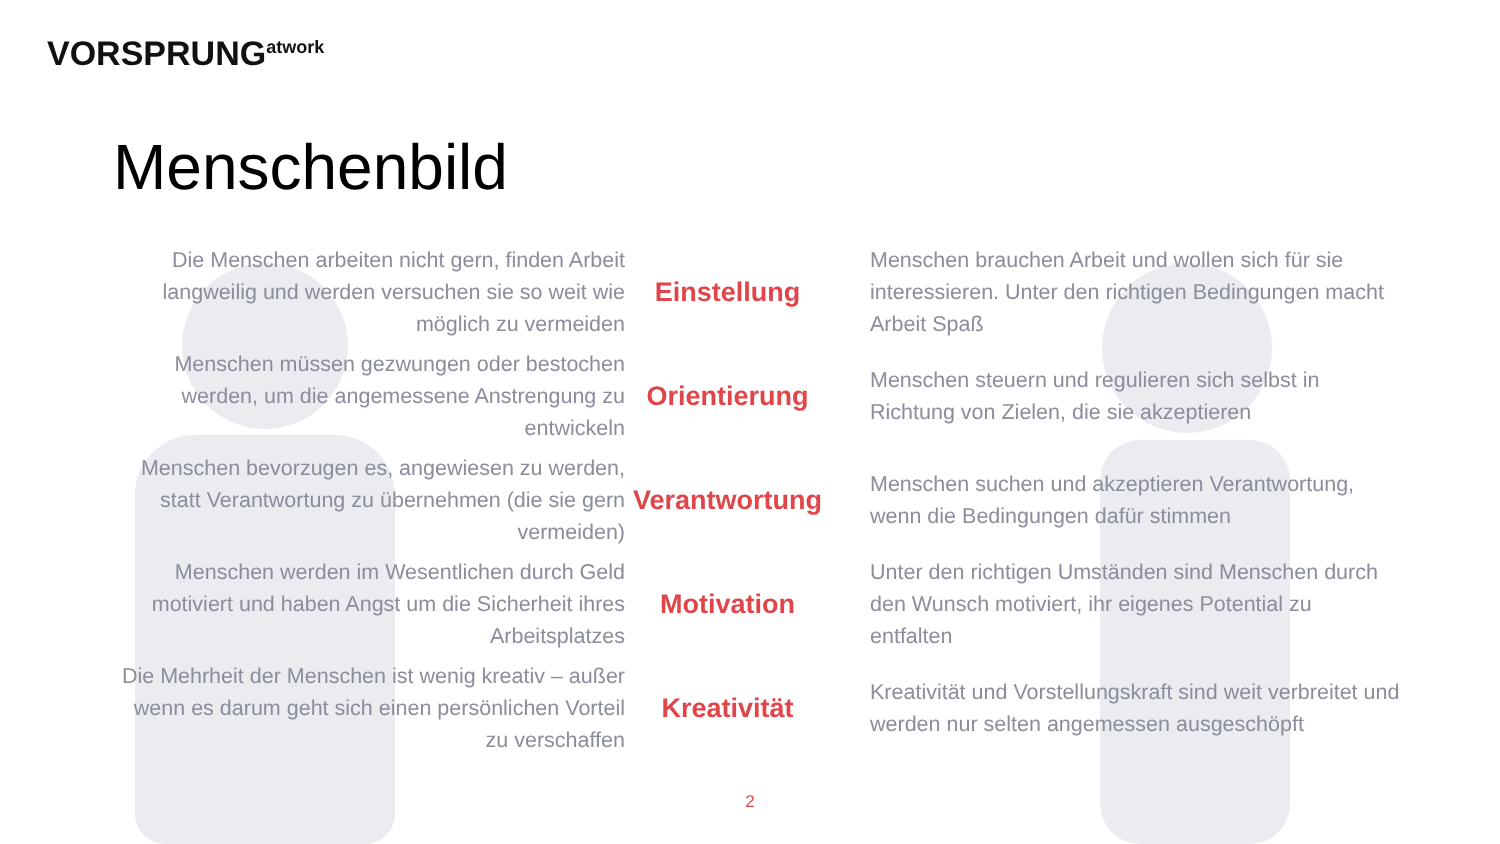VORSPRUNG<sup>atwork</sup>
Menschenbild
Die Menschen arbeiten nicht gern, finden Arbeit langweilig und werden versuchen sie so weit wie möglich zu vermeiden
Einstellung
Menschen brauchen Arbeit und wollen sich für sie interessieren. Unter den richtigen Bedingungen macht Arbeit Spaß
Menschen müssen gezwungen oder bestochen werden, um die angemessene Anstrengung zu entwickeln
Orientierung
Menschen steuern und regulieren sich selbst in Richtung von Zielen, die sie akzeptieren
Menschen bevorzugen es, angewiesen zu werden, statt Verantwortung zu übernehmen (die sie gern vermeiden)
Verantwortung
Menschen suchen und akzeptieren Verantwortung, wenn die Bedingungen dafür stimmen
Menschen werden im Wesentlichen durch Geld motiviert und haben Angst um die Sicherheit ihres Arbeitsplatzes
Motivation
Unter den richtigen Umständen sind Menschen durch den Wunsch motiviert, ihr eigenes Potential zu entfalten
Die Mehrheit der Menschen ist wenig kreativ – außer wenn es darum geht sich einen persönlichen Vorteil zu verschaffen
Kreativität
Kreativität und Vorstellungskraft sind weit verbreitet und werden nur selten angemessen ausgeschöpft
2